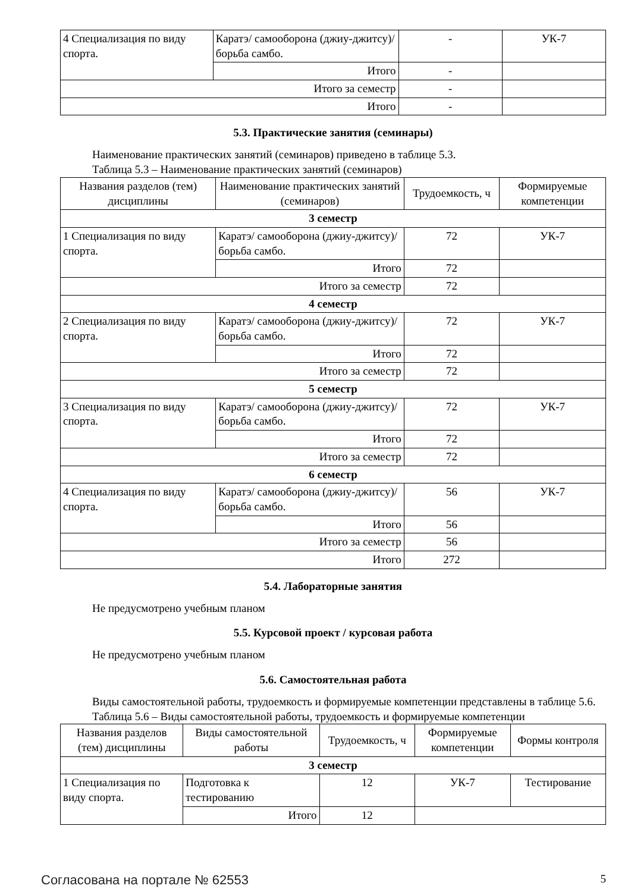| 4 Специализация по виду спорта. | Каратэ/ самооборона (джиу-джитсу)/ борьба самбо. | - | УК-7 |
| | Итого | - | |
| Итого за семестр | | - | |
| Итого | | - | |
5.3. Практические занятия (семинары)
Наименование практических занятий (семинаров) приведено в таблице 5.3.
Таблица 5.3 – Наименование практических занятий (семинаров)
| Названия разделов (тем) дисциплины | Наименование практических занятий (семинаров) | Трудоемкость, ч | Формируемые компетенции |
| --- | --- | --- | --- |
| 3 семестр | | | |
| 1 Специализация по виду спорта. | Каратэ/ самооборона (джиу-джитсу)/ борьба самбо. | 72 | УК-7 |
| | Итого | 72 | |
| Итого за семестр | | 72 | |
| 4 семестр | | | |
| 2 Специализация по виду спорта. | Каратэ/ самооборона (джиу-джитсу)/ борьба самбо. | 72 | УК-7 |
| | Итого | 72 | |
| Итого за семестр | | 72 | |
| 5 семестр | | | |
| 3 Специализация по виду спорта. | Каратэ/ самооборона (джиу-джитсу)/ борьба самбо. | 72 | УК-7 |
| | Итого | 72 | |
| Итого за семестр | | 72 | |
| 6 семестр | | | |
| 4 Специализация по виду спорта. | Каратэ/ самооборона (джиу-джитсу)/ борьба самбо. | 56 | УК-7 |
| | Итого | 56 | |
| Итого за семестр | | 56 | |
| Итого | | 272 | |
5.4. Лабораторные занятия
Не предусмотрено учебным планом
5.5. Курсовой проект / курсовая работа
Не предусмотрено учебным планом
5.6. Самостоятельная работа
Виды самостоятельной работы, трудоемкость и формируемые компетенции представлены в таблице 5.6.
Таблица 5.6 – Виды самостоятельной работы, трудоемкость и формируемые компетенции
| Названия разделов (тем) дисциплины | Виды самостоятельной работы | Трудоемкость, ч | Формируемые компетенции | Формы контроля |
| --- | --- | --- | --- | --- |
| 3 семестр | | | | |
| 1 Специализация по виду спорта. | Подготовка к тестированию | 12 | УК-7 | Тестирование |
| | Итого | 12 | | |
Согласована на портале № 62553 5